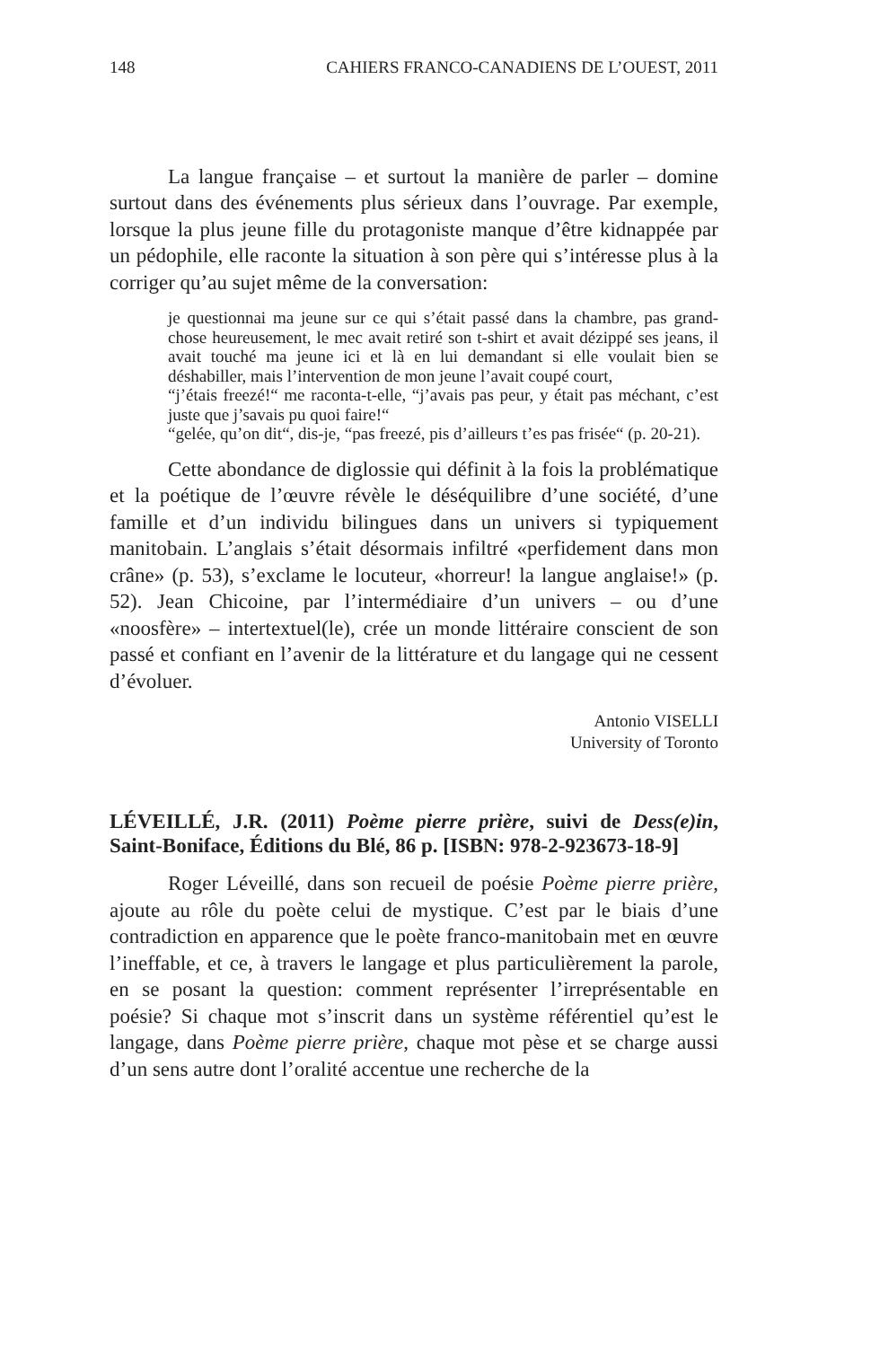148 CAHIERS FRANCO-CANADIENS DE L’OUEST, 2011
La langue française – et surtout la manière de parler – domine surtout dans des événements plus sérieux dans l’ouvrage. Par exemple, lorsque la plus jeune fille du protagoniste manque d’être kidnappée par un pédophile, elle raconte la situation à son père qui s’intéresse plus à la corriger qu’au sujet même de la conversation:
je questionnai ma jeune sur ce qui s’était passé dans la chambre, pas grand-chose heureusement, le mec avait retiré son t-shirt et avait dézippé ses jeans, il avait touché ma jeune ici et là en lui demandant si elle voulait bien se déshabiller, mais l’intervention de mon jeune l’avait coupé court,
“j’étais freezé!“ me raconta-t-elle, “j’avais pas peur, y était pas méchant, c’est juste que j’savais pu quoi faire!“
“gelée, qu’on dit“, dis-je, “pas freezé, pis d’ailleurs t’es pas frisée“ (p. 20-21).
Cette abondance de diglossie qui définit à la fois la problématique et la poétique de l’œuvre révèle le déséquilibre d’une société, d’une famille et d’un individu bilingues dans un univers si typiquement manitobain. L’anglais s’était désormais infiltré «perfidement dans mon crâne» (p. 53), s’exclame le locuteur, «horreur! la langue anglaise!» (p. 52). Jean Chicoine, par l’intermédiaire d’un univers – ou d’une «noosfère» – intertextuel(le), crée un monde littéraire conscient de son passé et confiant en l’avenir de la littérature et du langage qui ne cessent d’évoluer.
Antonio VISELLI
University of Toronto
LÉVEILLÉ, J.R. (2011) Poème pierre prière, suivi de Dess(e)in, Saint-Boniface, Éditions du Blé, 86 p. [ISBN: 978-2-923673-18-9]
Roger Léveillé, dans son recueil de poésie Poème pierre prière, ajoute au rôle du poète celui de mystique. C’est par le biais d’une contradiction en apparence que le poète franco-manitobain met en œuvre l’ineffable, et ce, à travers le langage et plus particulièrement la parole, en se posant la question: comment représenter l’irreprésentable en poésie? Si chaque mot s’inscrit dans un système référentiel qu’est le langage, dans Poème pierre prière, chaque mot pèse et se charge aussi d’un sens autre dont l’oralité accentue une recherche de la